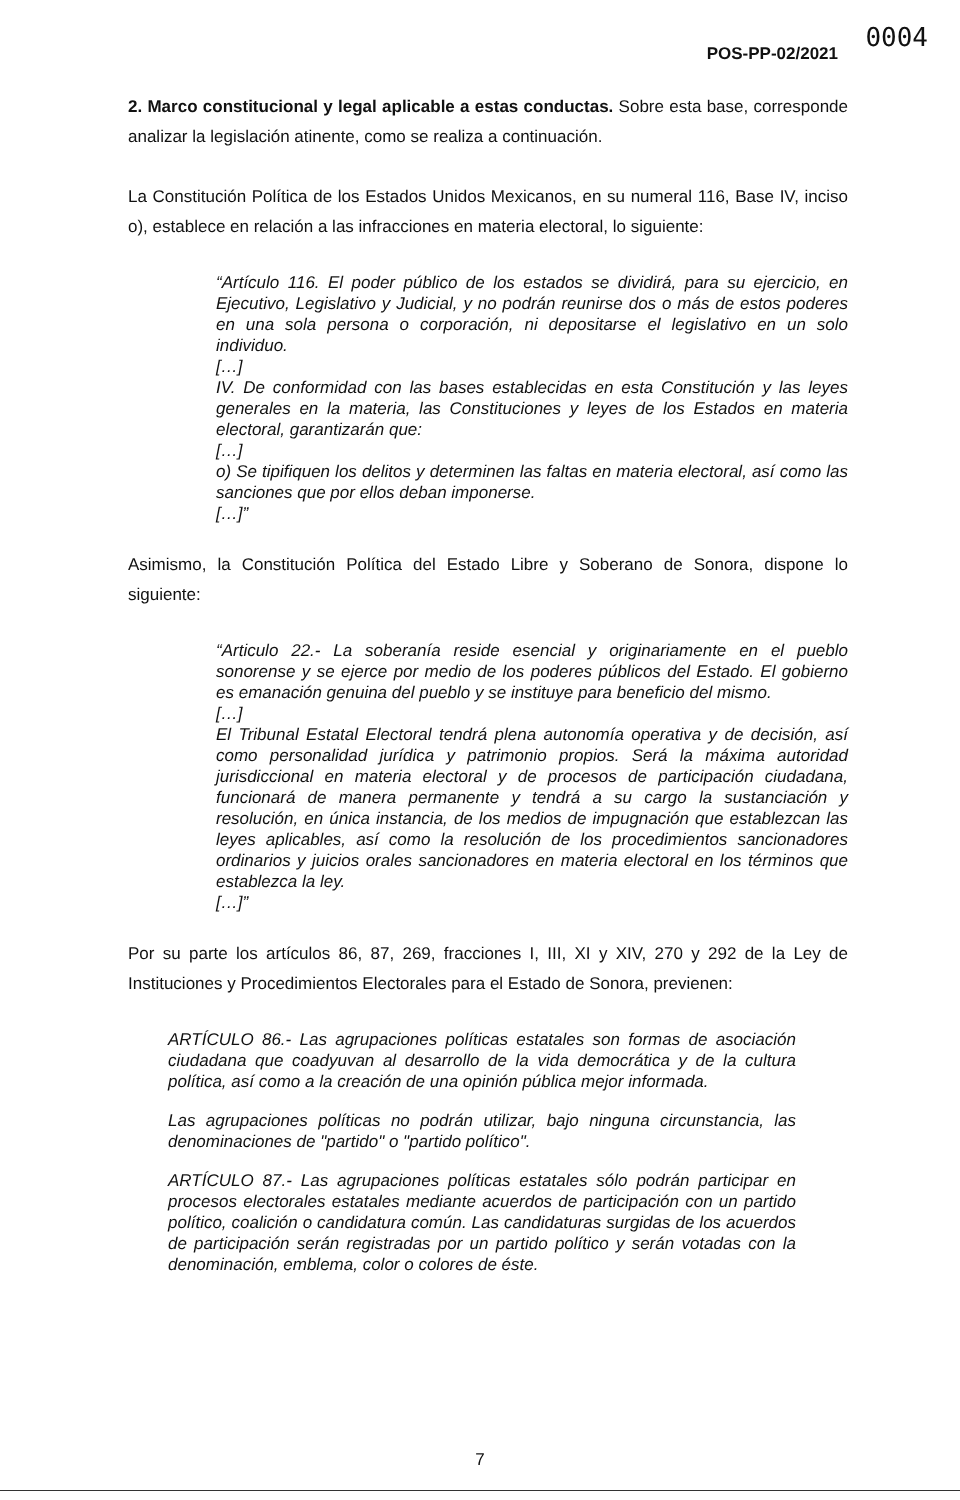0004
POS-PP-02/2021
2. Marco constitucional y legal aplicable a estas conductas. Sobre esta base, corresponde analizar la legislación atinente, como se realiza a continuación.
La Constitución Política de los Estados Unidos Mexicanos, en su numeral 116, Base IV, inciso o), establece en relación a las infracciones en materia electoral, lo siguiente:
“Artículo 116. El poder público de los estados se dividirá, para su ejercicio, en Ejecutivo, Legislativo y Judicial, y no podrán reunirse dos o más de estos poderes en una sola persona o corporación, ni depositarse el legislativo en un solo individuo.
[…]
IV. De conformidad con las bases establecidas en esta Constitución y las leyes generales en la materia, las Constituciones y leyes de los Estados en materia electoral, garantizarán que:
[…]
o) Se tipifiquen los delitos y determinen las faltas en materia electoral, así como las sanciones que por ellos deban imponerse.
[…]”
Asimismo, la Constitución Política del Estado Libre y Soberano de Sonora, dispone lo siguiente:
“Articulo 22.- La soberanía reside esencial y originariamente en el pueblo sonorense y se ejerce por medio de los poderes públicos del Estado. El gobierno es emanación genuina del pueblo y se instituye para beneficio del mismo.
[…]
El Tribunal Estatal Electoral tendrá plena autonomía operativa y de decisión, así como personalidad jurídica y patrimonio propios. Será la máxima autoridad jurisdiccional en materia electoral y de procesos de participación ciudadana, funcionará de manera permanente y tendrá a su cargo la sustanciación y resolución, en única instancia, de los medios de impugnación que establezcan las leyes aplicables, así como la resolución de los procedimientos sancionadores ordinarios y juicios orales sancionadores en materia electoral en los términos que establezca la ley.
[…]”
Por su parte los artículos 86, 87, 269, fracciones I, III, XI y XIV, 270 y 292 de la Ley de Instituciones y Procedimientos Electorales para el Estado de Sonora, previenen:
ARTÍCULO 86.- Las agrupaciones políticas estatales son formas de asociación ciudadana que coadyuvan al desarrollo de la vida democrática y de la cultura política, así como a la creación de una opinión pública mejor informada.
Las agrupaciones políticas no podrán utilizar, bajo ninguna circunstancia, las denominaciones de "partido" o "partido político".
ARTÍCULO 87.- Las agrupaciones políticas estatales sólo podrán participar en procesos electorales estatales mediante acuerdos de participación con un partido político, coalición o candidatura común. Las candidaturas surgidas de los acuerdos de participación serán registradas por un partido político y serán votadas con la denominación, emblema, color o colores de éste.
7